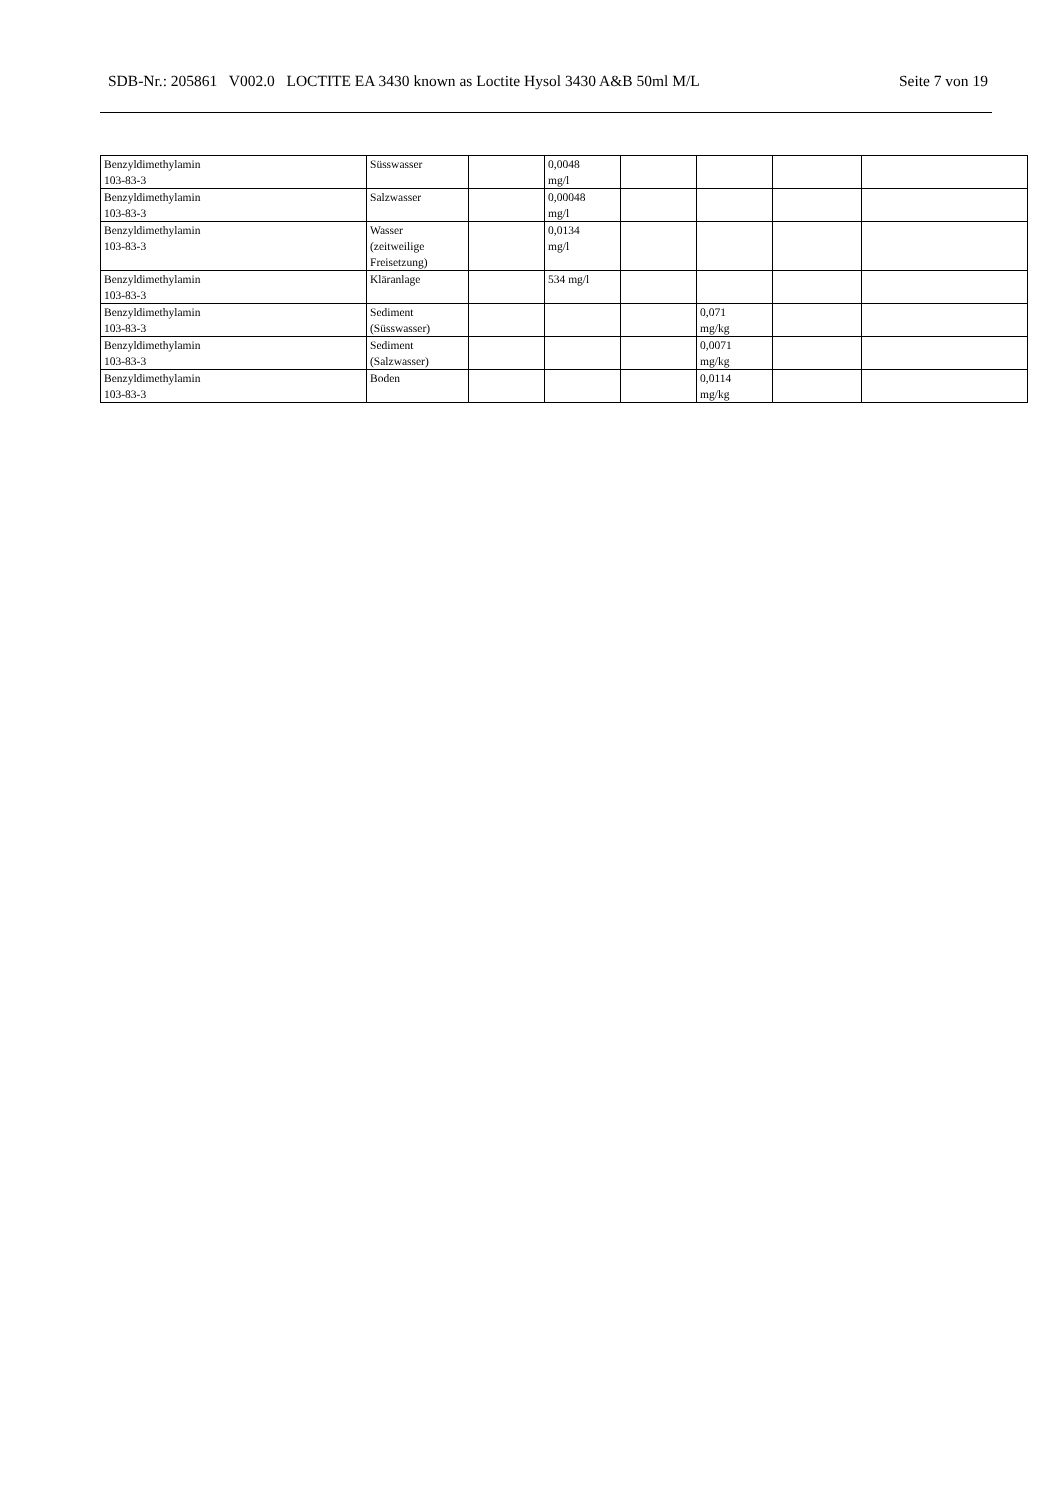SDB-Nr.: 205861 V002.0 LOCTITE EA 3430 known as Loctite Hysol 3430 A&B 50ml M/L Seite 7 von 19
| Benzyldimethylamin 103-83-3 | Süsswasser | | 0,0048 mg/l | | | | |
| Benzyldimethylamin 103-83-3 | Salzwasser | | 0,00048 mg/l | | | | |
| Benzyldimethylamin 103-83-3 | Wasser (zeitweilige Freisetzung) | | 0,0134 mg/l | | | | |
| Benzyldimethylamin 103-83-3 | Kläranlage | | 534 mg/l | | | | |
| Benzyldimethylamin 103-83-3 | Sediment (Süsswasser) | | | | 0,071 mg/kg | | |
| Benzyldimethylamin 103-83-3 | Sediment (Salzwasser) | | | | 0,0071 mg/kg | | |
| Benzyldimethylamin 103-83-3 | Boden | | | | 0,0114 mg/kg | | |